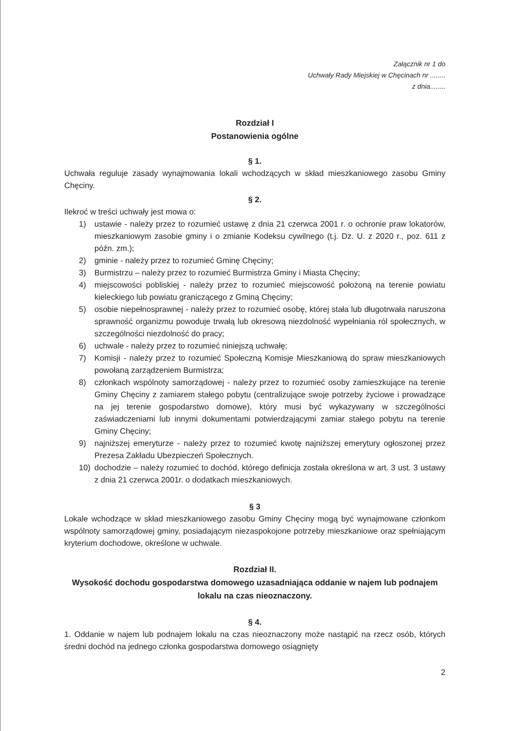Załącznik nr 1 do
Uchwały Rady Miejskiej w Chęcinach nr ........
z dnia........
Rozdział I
Postanowienia ogólne
§ 1.
Uchwała reguluje zasady wynajmowania lokali wchodzących w skład mieszkaniowego zasobu Gminy Chęciny.
§ 2.
Ilekroć w treści uchwały jest mowa o:
1) ustawie - należy przez to rozumieć ustawę z dnia 21 czerwca 2001 r. o ochronie praw lokatorów, mieszkaniowym zasobie gminy i o zmianie Kodeksu cywilnego (t.j. Dz. U. z 2020 r., poz. 611 z późn. zm.);
2) gminie - należy przez to rozumieć Gminę Chęciny;
3) Burmistrzu – należy przez to rozumieć Burmistrza Gminy i Miasta Chęciny;
4) miejscowości pobliskiej - należy przez to rozumieć miejscowość położoną na terenie powiatu kieleckiego lub powiatu graniczącego z Gminą Chęciny;
5) osobie niepełnosprawnej - należy przez to rozumieć osobę, której stała lub długotrwała naruszona sprawność organizmu powoduje trwałą lub okresową niezdolność wypełniania ról społecznych, w szczególności niezdolność do pracy;
6) uchwale - należy przez to rozumieć niniejszą uchwałę;
7) Komisji - należy przez to rozumieć Społeczną Komisje Mieszkaniową do spraw mieszkaniowych powołaną zarządzeniem Burmistrza;
8) członkach wspólnoty samorządowej - należy przez to rozumieć osoby zamieszkujące na terenie Gminy Chęciny z zamiarem stałego pobytu (centralizujące swoje potrzeby życiowe i prowadzące na jej terenie gospodarstwo domowe), który musi być wykazywany w szczególności zaświadczeniami lub innymi dokumentami potwierdzającymi zamiar stałego pobytu na terenie Gminy Chęciny;
9) najniższej emeryturze - należy przez to rozumieć kwotę najniższej emerytury ogłoszonej przez Prezesa Zakładu Ubezpieczeń Społecznych.
10) dochodzie – należy rozumieć to dochód, którego definicja została określona w art. 3 ust. 3 ustawy z dnia 21 czerwca 2001r. o dodatkach mieszkaniowych.
§ 3
Lokale wchodzące w skład mieszkaniowego zasobu Gminy Chęciny mogą być wynajmowane członkom wspólnoty samorządowej gminy, posiadającym niezaspokojone potrzeby mieszkaniowe oraz spełniającym kryterium dochodowe, określone w uchwale.
Rozdział II.
Wysokość dochodu gospodarstwa domowego uzasadniająca oddanie w najem lub podnajem lokalu na czas nieoznaczony.
§ 4.
1. Oddanie w najem lub podnajem lokalu na czas nieoznaczony może nastąpić na rzecz osób, których średni dochód na jednego członka gospodarstwa domowego osiągnięty
2